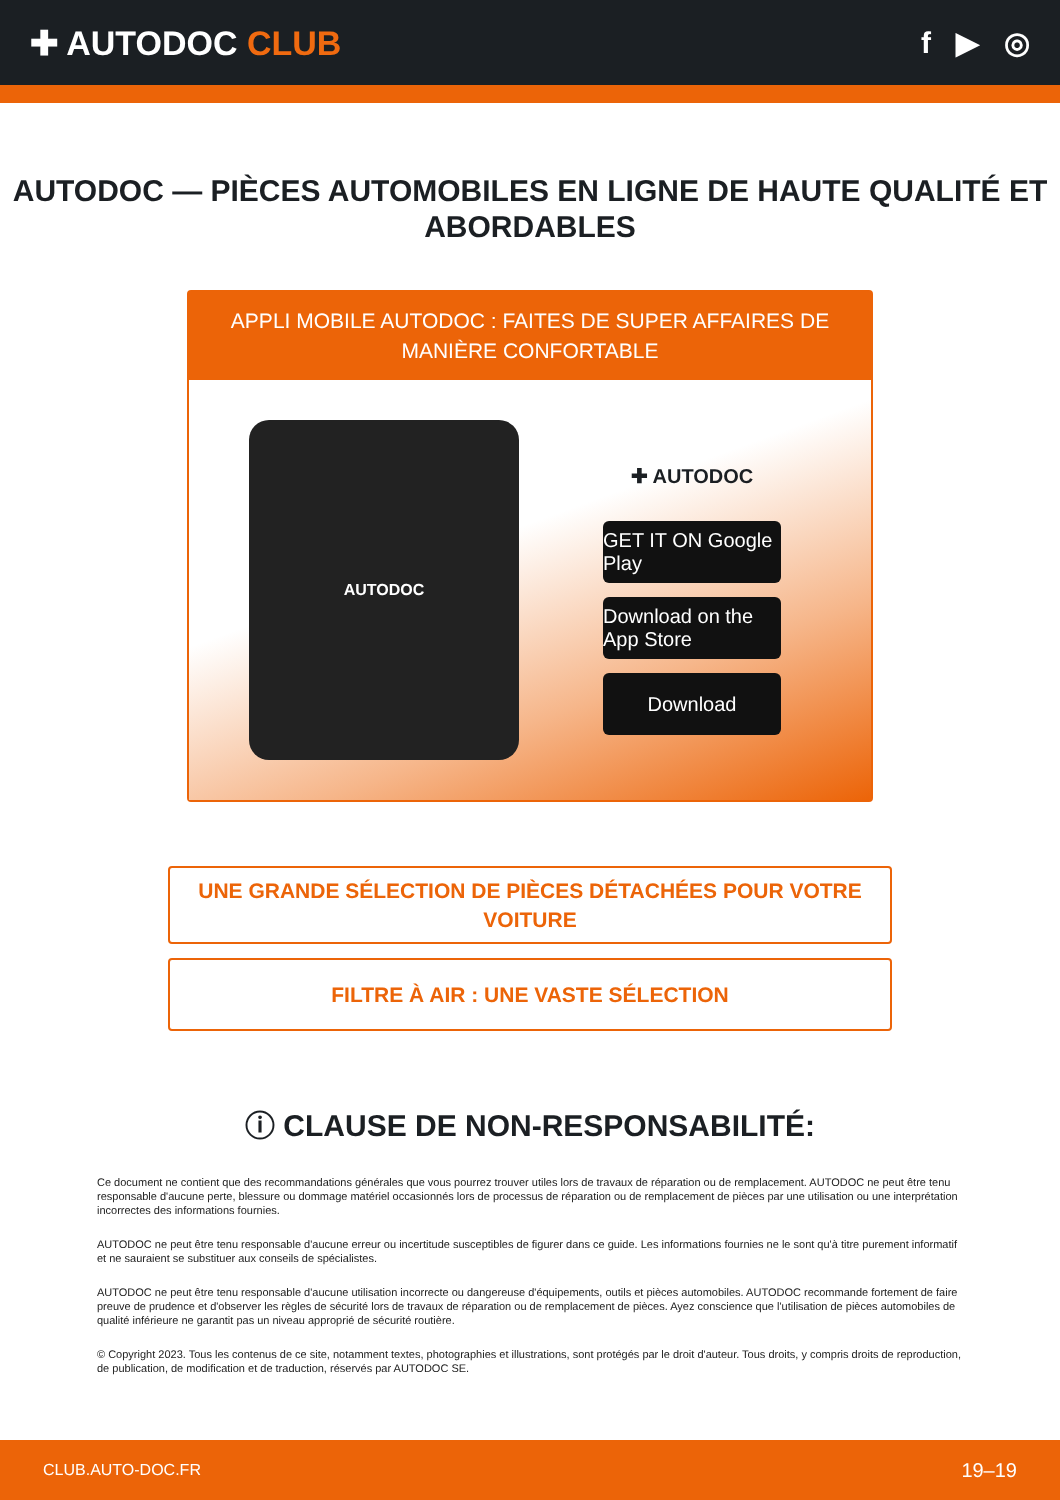✚ AUTODOC CLUB f ▶ ◎
AUTODOC — PIÈCES AUTOMOBILES EN LIGNE DE HAUTE QUALITÉ ET ABORDABLES
APPLI MOBILE AUTODOC : FAITES DE SUPER AFFAIRES DE MANIÈRE CONFORTABLE
AUTODOC
✚ AUTODOC
GET IT ON Google Play
Download on the App Store
Download
UNE GRANDE SÉLECTION DE PIÈCES DÉTACHÉES POUR VOTRE VOITURE
FILTRE À AIR : UNE VASTE SÉLECTION
ⓘ CLAUSE DE NON-RESPONSABILITÉ:
Ce document ne contient que des recommandations générales que vous pourrez trouver utiles lors de travaux de réparation ou de remplacement. AUTODOC ne peut être tenu responsable d'aucune perte, blessure ou dommage matériel occasionnés lors de processus de réparation ou de remplacement de pièces par une utilisation ou une interprétation incorrectes des informations fournies.
AUTODOC ne peut être tenu responsable d'aucune erreur ou incertitude susceptibles de figurer dans ce guide. Les informations fournies ne le sont qu'à titre purement informatif et ne sauraient se substituer aux conseils de spécialistes.
AUTODOC ne peut être tenu responsable d'aucune utilisation incorrecte ou dangereuse d'équipements, outils et pièces automobiles. AUTODOC recommande fortement de faire preuve de prudence et d'observer les règles de sécurité lors de travaux de réparation ou de remplacement de pièces. Ayez conscience que l'utilisation de pièces automobiles de qualité inférieure ne garantit pas un niveau approprié de sécurité routière.
© Copyright 2023. Tous les contenus de ce site, notamment textes, photographies et illustrations, sont protégés par le droit d'auteur. Tous droits, y compris droits de reproduction, de publication, de modification et de traduction, réservés par AUTODOC SE.
CLUB.AUTO-DOC.FR 19–19